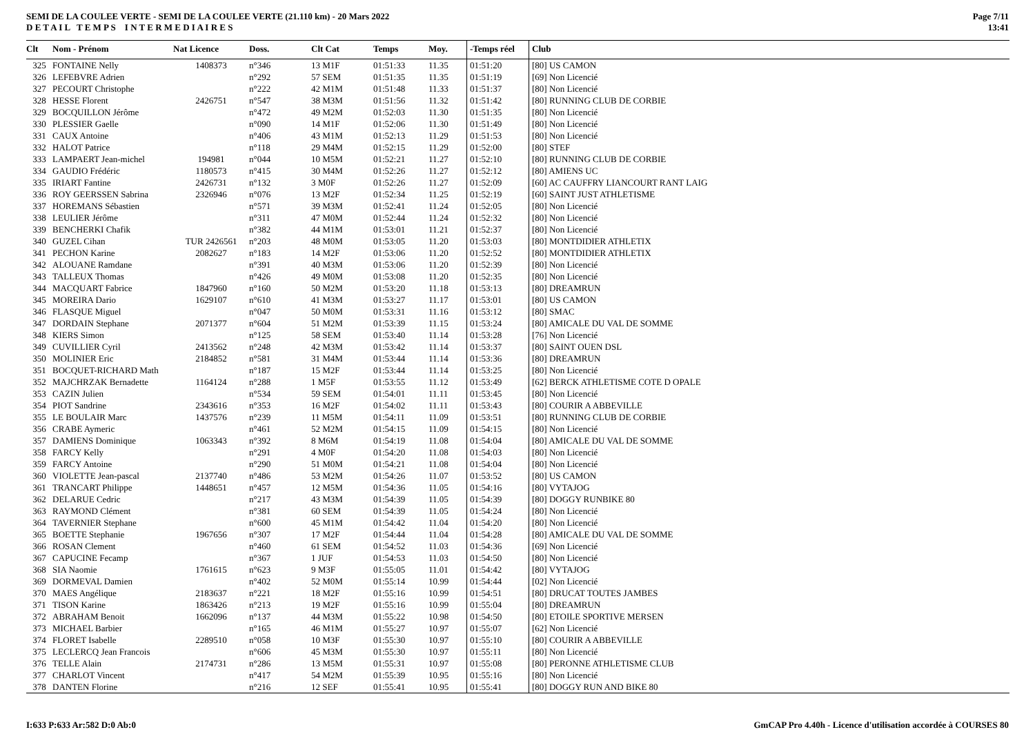SEMI DE LA COULEE VERTE - SEMI DE LA COULEE VERTE (21.110 km) - 20 Mars 2022
D E T A I L T E M P S I N T E R M E D I A I R E S
Page 7/11
13:41
| Clt | Nom - Prénom | Nat Licence | Doss. | Clt Cat | Temps | Moy. | -Temps réel | Club |
| --- | --- | --- | --- | --- | --- | --- | --- | --- |
| 325 | FONTAINE Nelly | 1408373 | n°346 | 13 M1F | 01:51:33 | 11.35 | 01:51:20 | [80] US CAMON |
| 326 | LEFEBVRE Adrien | | n°292 | 57 SEM | 01:51:35 | 11.35 | 01:51:19 | [69] Non Licencié |
| 327 | PECOURT Christophe | | n°222 | 42 M1M | 01:51:48 | 11.33 | 01:51:37 | [80] Non Licencié |
| 328 | HESSE Florent | 2426751 | n°547 | 38 M3M | 01:51:56 | 11.32 | 01:51:42 | [80] RUNNING CLUB DE CORBIE |
| 329 | BOCQUILLON Jérôme | | n°472 | 49 M2M | 01:52:03 | 11.30 | 01:51:35 | [80] Non Licencié |
| 330 | PLESSIER Gaelle | | n°090 | 14 M1F | 01:52:06 | 11.30 | 01:51:49 | [80] Non Licencié |
| 331 | CAUX Antoine | | n°406 | 43 M1M | 01:52:13 | 11.29 | 01:51:53 | [80] Non Licencié |
| 332 | HALOT Patrice | | n°118 | 29 M4M | 01:52:15 | 11.29 | 01:52:00 | [80] STEF |
| 333 | LAMPAERT Jean-michel | 194981 | n°044 | 10 M5M | 01:52:21 | 11.27 | 01:52:10 | [80] RUNNING CLUB DE CORBIE |
| 334 | GAUDIO Frédéric | 1180573 | n°415 | 30 M4M | 01:52:26 | 11.27 | 01:52:12 | [80] AMIENS UC |
| 335 | IRIART Fantine | 2426731 | n°132 | 3 M0F | 01:52:26 | 11.27 | 01:52:09 | [60] AC CAUFFRY LIANCOURT RANT LAIG |
| 336 | ROY GEERSSEN Sabrina | 2326946 | n°076 | 13 M2F | 01:52:34 | 11.25 | 01:52:19 | [60] SAINT JUST ATHLETISME |
| 337 | HOREMANS Sébastien | | n°571 | 39 M3M | 01:52:41 | 11.24 | 01:52:05 | [80] Non Licencié |
| 338 | LEULIER Jérôme | | n°311 | 47 M0M | 01:52:44 | 11.24 | 01:52:32 | [80] Non Licencié |
| 339 | BENCHERKI Chafik | | n°382 | 44 M1M | 01:53:01 | 11.21 | 01:52:37 | [80] Non Licencié |
| 340 | GUZEL Cihan | TUR 2426561 | n°203 | 48 M0M | 01:53:05 | 11.20 | 01:53:03 | [80] MONTDIDIER ATHLETIX |
| 341 | PECHON Karine | 2082627 | n°183 | 14 M2F | 01:53:06 | 11.20 | 01:52:52 | [80] MONTDIDIER ATHLETIX |
| 342 | ALOUANE Ramdane | | n°391 | 40 M3M | 01:53:06 | 11.20 | 01:52:39 | [80] Non Licencié |
| 343 | TALLEUX Thomas | | n°426 | 49 M0M | 01:53:08 | 11.20 | 01:52:35 | [80] Non Licencié |
| 344 | MACQUART Fabrice | 1847960 | n°160 | 50 M2M | 01:53:20 | 11.18 | 01:53:13 | [80] DREAMRUN |
| 345 | MOREIRA Dario | 1629107 | n°610 | 41 M3M | 01:53:27 | 11.17 | 01:53:01 | [80] US CAMON |
| 346 | FLASQUE Miguel | | n°047 | 50 M0M | 01:53:31 | 11.16 | 01:53:12 | [80] SMAC |
| 347 | DORDAIN Stephane | 2071377 | n°604 | 51 M2M | 01:53:39 | 11.15 | 01:53:24 | [80] AMICALE DU VAL DE SOMME |
| 348 | KIERS Simon | | n°125 | 58 SEM | 01:53:40 | 11.14 | 01:53:28 | [76] Non Licencié |
| 349 | CUVILLIER Cyril | 2413562 | n°248 | 42 M3M | 01:53:42 | 11.14 | 01:53:37 | [80] SAINT OUEN DSL |
| 350 | MOLINIER Eric | 2184852 | n°581 | 31 M4M | 01:53:44 | 11.14 | 01:53:36 | [80] DREAMRUN |
| 351 | BOCQUET-RICHARD Math | | n°187 | 15 M2F | 01:53:44 | 11.14 | 01:53:25 | [80] Non Licencié |
| 352 | MAJCHRZAK Bernadette | 1164124 | n°288 | 1 M5F | 01:53:55 | 11.12 | 01:53:49 | [62] BERCK ATHLETISME COTE D OPALE |
| 353 | CAZIN Julien | | n°534 | 59 SEM | 01:54:01 | 11.11 | 01:53:45 | [80] Non Licencié |
| 354 | PIOT Sandrine | 2343616 | n°353 | 16 M2F | 01:54:02 | 11.11 | 01:53:43 | [80] COURIR A ABBEVILLE |
| 355 | LE BOULAIR Marc | 1437576 | n°239 | 11 M5M | 01:54:11 | 11.09 | 01:53:51 | [80] RUNNING CLUB DE CORBIE |
| 356 | CRABE Aymeric | | n°461 | 52 M2M | 01:54:15 | 11.09 | 01:54:15 | [80] Non Licencié |
| 357 | DAMIENS Dominique | 1063343 | n°392 | 8 M6M | 01:54:19 | 11.08 | 01:54:04 | [80] AMICALE DU VAL DE SOMME |
| 358 | FARCY Kelly | | n°291 | 4 M0F | 01:54:20 | 11.08 | 01:54:03 | [80] Non Licencié |
| 359 | FARCY Antoine | | n°290 | 51 M0M | 01:54:21 | 11.08 | 01:54:04 | [80] Non Licencié |
| 360 | VIOLETTE Jean-pascal | 2137740 | n°486 | 53 M2M | 01:54:26 | 11.07 | 01:53:52 | [80] US CAMON |
| 361 | TRANCART Philippe | 1448651 | n°457 | 12 M5M | 01:54:36 | 11.05 | 01:54:16 | [80] VYTAJOG |
| 362 | DELARUE Cedric | | n°217 | 43 M3M | 01:54:39 | 11.05 | 01:54:39 | [80] DOGGY RUNBIKE 80 |
| 363 | RAYMOND Clément | | n°381 | 60 SEM | 01:54:39 | 11.05 | 01:54:24 | [80] Non Licencié |
| 364 | TAVERNIER Stephane | | n°600 | 45 M1M | 01:54:42 | 11.04 | 01:54:20 | [80] Non Licencié |
| 365 | BOETTE Stephanie | 1967656 | n°307 | 17 M2F | 01:54:44 | 11.04 | 01:54:28 | [80] AMICALE DU VAL DE SOMME |
| 366 | ROSAN Clement | | n°460 | 61 SEM | 01:54:52 | 11.03 | 01:54:36 | [69] Non Licencié |
| 367 | CAPUCINE Fecamp | | n°367 | 1 JUF | 01:54:53 | 11.03 | 01:54:50 | [80] Non Licencié |
| 368 | SIA Naomie | 1761615 | n°623 | 9 M3F | 01:55:05 | 11.01 | 01:54:42 | [80] VYTAJOG |
| 369 | DORMEVAL Damien | | n°402 | 52 M0M | 01:55:14 | 10.99 | 01:54:44 | [02] Non Licencié |
| 370 | MAES Angélique | 2183637 | n°221 | 18 M2F | 01:55:16 | 10.99 | 01:54:51 | [80] DRUCAT TOUTES JAMBES |
| 371 | TISON Karine | 1863426 | n°213 | 19 M2F | 01:55:16 | 10.99 | 01:55:04 | [80] DREAMRUN |
| 372 | ABRAHAM Benoit | 1662096 | n°137 | 44 M3M | 01:55:22 | 10.98 | 01:54:50 | [80] ETOILE SPORTIVE MERSEN |
| 373 | MICHAEL Barbier | | n°165 | 46 M1M | 01:55:27 | 10.97 | 01:55:07 | [62] Non Licencié |
| 374 | FLORET Isabelle | 2289510 | n°058 | 10 M3F | 01:55:30 | 10.97 | 01:55:10 | [80] COURIR A ABBEVILLE |
| 375 | LECLERCQ Jean Francois | | n°606 | 45 M3M | 01:55:30 | 10.97 | 01:55:11 | [80] Non Licencié |
| 376 | TELLE Alain | 2174731 | n°286 | 13 M5M | 01:55:31 | 10.97 | 01:55:08 | [80] PERONNE ATHLETISME CLUB |
| 377 | CHARLOT Vincent | | n°417 | 54 M2M | 01:55:39 | 10.95 | 01:55:16 | [80] Non Licencié |
| 378 | DANTEN Florine | | n°216 | 12 SEF | 01:55:41 | 10.95 | 01:55:41 | [80] DOGGY RUN AND BIKE 80 |
I:633 P:633 Ar:582 D:0 Ab:0 GmCAP Pro 4.40h - Licence d'utilisation accordée à COURSES 80